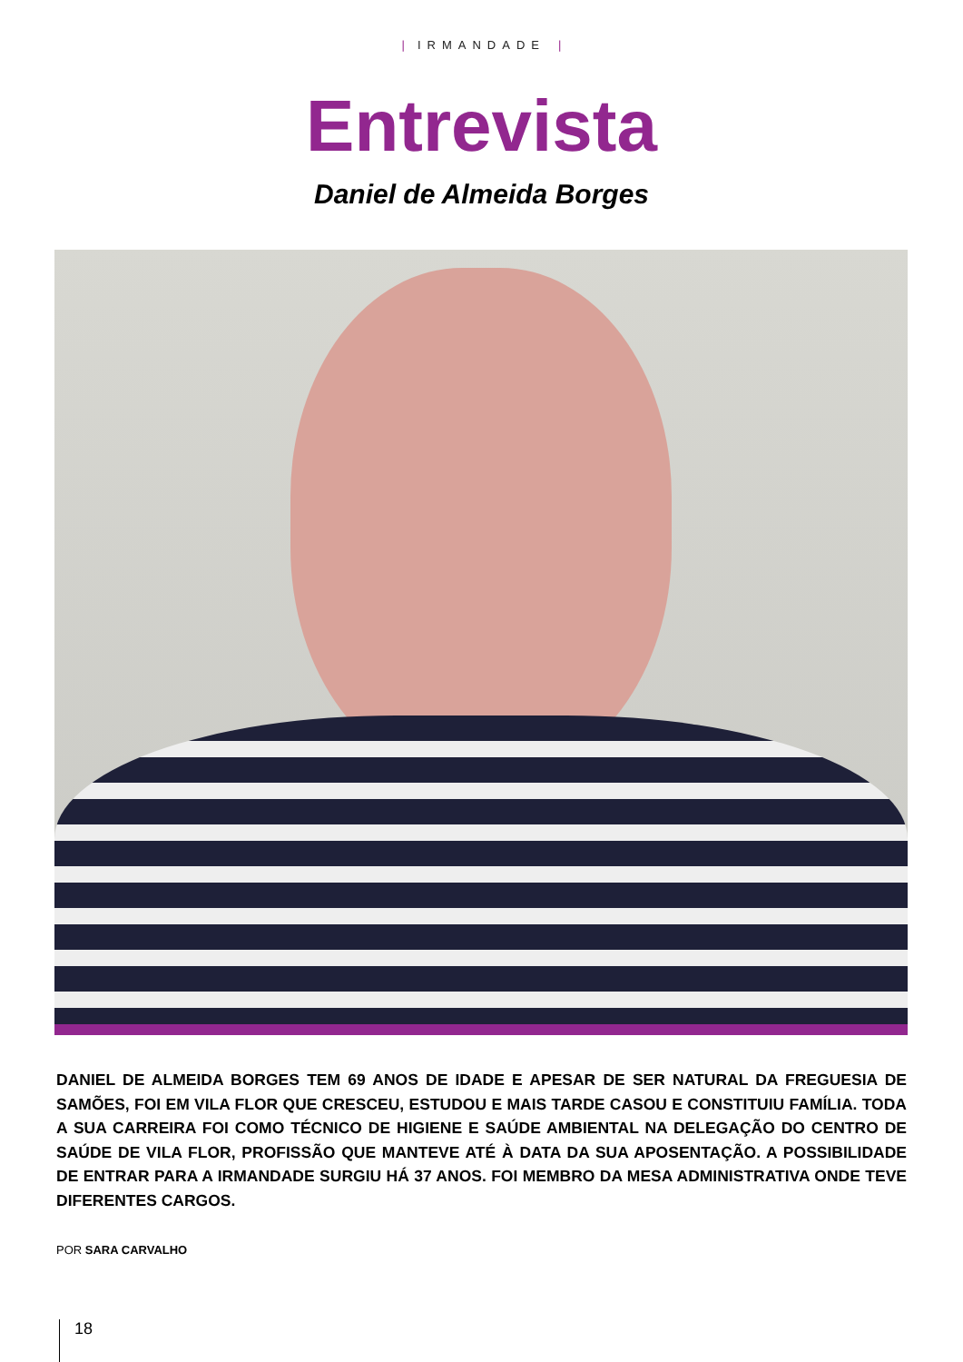| IRMANDADE |
Entrevista
Daniel de Almeida Borges
DANIEL DE ALMEIDA BORGES TEM 69 ANOS DE IDADE E APESAR DE SER NATURAL DA FREGUESIA DE SAMÕES, FOI EM VILA FLOR QUE CRESCEU, ESTUDOU E MAIS TARDE CASOU E CONSTITUIU FAMÍLIA. TODA A SUA CARREIRA FOI COMO TÉCNICO DE HIGIENE E SAÚDE AMBIENTAL NA DELEGAÇÃO DO CENTRO DE SAÚDE DE VILA FLOR, PROFISSÃO QUE MANTEVE ATÉ À DATA DA SUA APOSENTAÇÃO. A POSSIBILIDADE DE ENTRAR PARA A IRMANDADE SURGIU HÁ 37 ANOS. FOI MEMBRO DA MESA ADMINISTRATIVA ONDE TEVE DIFERENTES CARGOS.
POR SARA CARVALHO
18